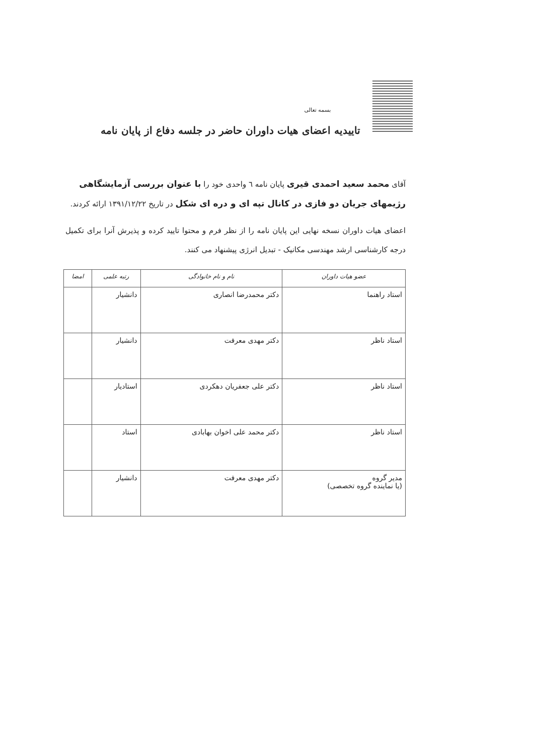بسمه تعالی
تاییدیه اعضای هیات داوران حاضر در جلسه دفاع از پایان نامه
آقای محمد سعید احمدی قیری پایان نامه ٦ واحدی خود را با عنوان بررسی آزمایشگاهی رژیمهای جریان دو فازی در کانال تپه ای و دره ای شکل در تاریخ ۱۳۹۱/۱۲/۲۲ ارائه کردند.
اعضای هیات داوران نسخه نهایی این پایان نامه را از نظر فرم و محتوا تایید کرده و پذیرش آنرا برای تکمیل درجه کارشناسی ارشد مهندسی مکانیک - تبدیل انرژی پیشنهاد می کنند.
| عضو هیات داوران | نام و نام خانوادگی | رتبه علمی | امضا |
| --- | --- | --- | --- |
| استاد راهنما | دکتر محمدرضا انصاری | دانشیار | |
| استاد ناظر | دکتر مهدی معرفت | دانشیار | |
| استاد ناظر | دکتر علی جعفریان دهکردی | استادیار | |
| استاد ناظر | دکتر محمد علی اخوان بهابادی | استاد | |
| مدیر گروه (یا نماینده گروه تخصصی) | دکتر مهدی معرفت | دانشیار | |